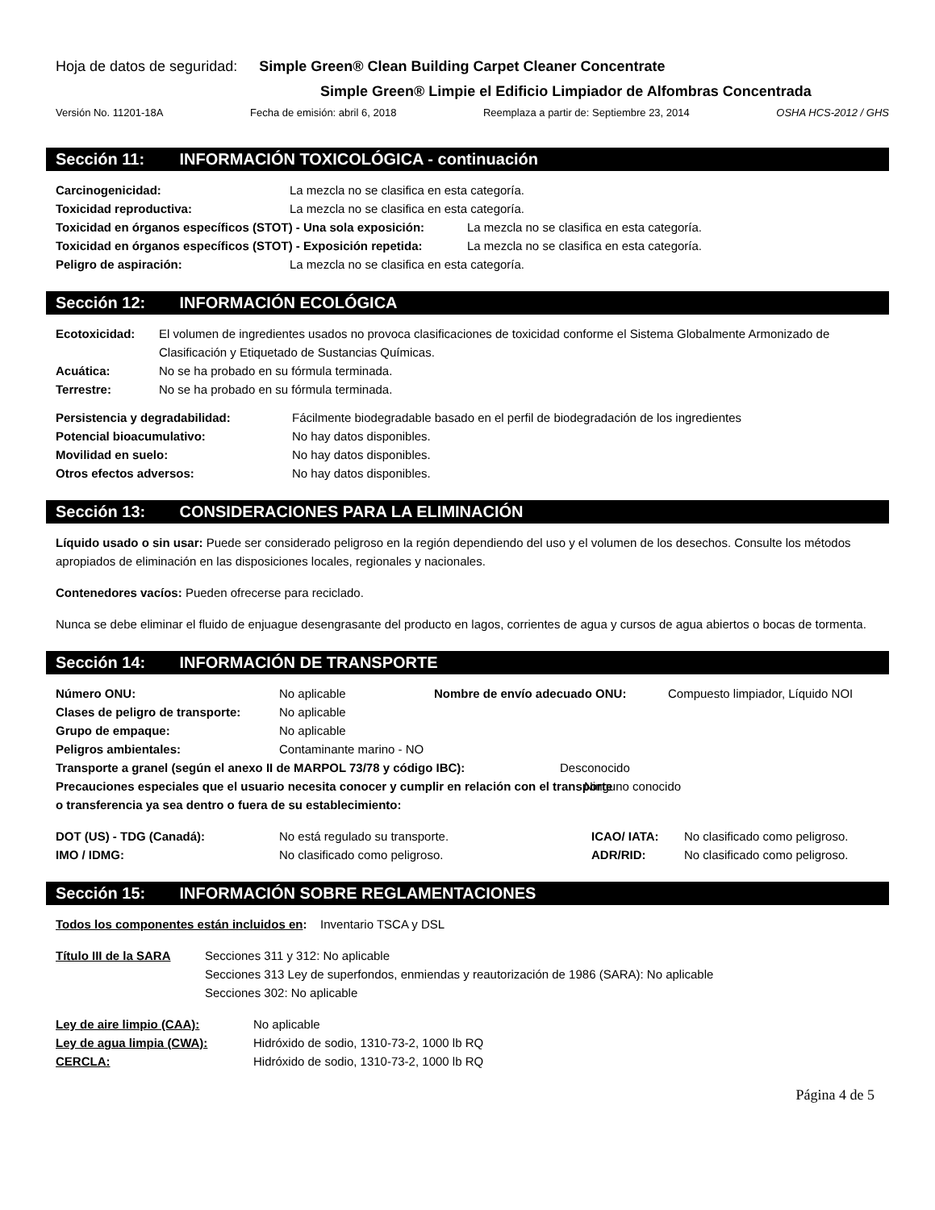Hoja de datos de seguridad: Simple Green® Clean Building Carpet Cleaner Concentrate
Simple Green® Limpie el Edificio Limpiador de Alfombras Concentrada
Versión No. 11201-18A Fecha de emisión: abril 6, 2018 Reemplaza a partir de: Septiembre 23, 2014 OSHA HCS-2012 / GHS
Sección 11: INFORMACIÓN TOXICOLÓGICA - continuación
Carcinogenicidad: La mezcla no se clasifica en esta categoría.
Toxicidad reproductiva: La mezcla no se clasifica en esta categoría.
Toxicidad en órganos específicos (STOT) - Una sola exposición: La mezcla no se clasifica en esta categoría.
Toxicidad en órganos específicos (STOT) - Exposición repetida: La mezcla no se clasifica en esta categoría.
Peligro de aspiración: La mezcla no se clasifica en esta categoría.
Sección 12: INFORMACIÓN ECOLÓGICA
Ecotoxicidad: El volumen de ingredientes usados no provoca clasificaciones de toxicidad conforme el Sistema Globalmente Armonizado de Clasificación y Etiquetado de Sustancias Químicas.
Acuática: No se ha probado en su fórmula terminada.
Terrestre: No se ha probado en su fórmula terminada.
Persistencia y degradabilidad: Fácilmente biodegradable basado en el perfil de biodegradación de los ingredientes
Potencial bioacumulativo: No hay datos disponibles.
Movilidad en suelo: No hay datos disponibles.
Otros efectos adversos: No hay datos disponibles.
Sección 13: CONSIDERACIONES PARA LA ELIMINACIÓN
Líquido usado o sin usar: Puede ser considerado peligroso en la región dependiendo del uso y el volumen de los desechos. Consulte los métodos apropiados de eliminación en las disposiciones locales, regionales y nacionales.
Contenedores vacíos: Pueden ofrecerse para reciclado.
Nunca se debe eliminar el fluido de enjuague desengrasante del producto en lagos, corrientes de agua y cursos de agua abiertos o bocas de tormenta.
Sección 14: INFORMACIÓN DE TRANSPORTE
Número ONU: No aplicable Nombre de envío adecuado ONU: Compuesto limpiador, Líquido NOI
Clases de peligro de transporte: No aplicable
Grupo de empaque: No aplicable
Peligros ambientales: Contaminante marino - NO
Transporte a granel (según el anexo II de MARPOL 73/78 y código IBC): Desconocido
Precauciones especiales que el usuario necesita conocer y cumplir en relación con el transporte o transferencia ya sea dentro o fuera de su establecimiento: Ninguno conocido
DOT (US) - TDG (Canadá): No está regulado su transporte. ICAO/ IATA: No clasificado como peligroso.
IMO / IDMG: No clasificado como peligroso. ADR/RID: No clasificado como peligroso.
Sección 15: INFORMACIÓN SOBRE REGLAMENTACIONES
Todos los componentes están incluidos en: Inventario TSCA y DSL
Título III de la SARA Secciones 311 y 312: No aplicable
Secciones 313 Ley de superfondos, enmiendas y reautorización de 1986 (SARA): No aplicable
Secciones 302: No aplicable
Ley de aire limpio (CAA): No aplicable
Ley de agua limpia (CWA): Hidróxido de sodio, 1310-73-2, 1000 lb RQ
CERCLA: Hidróxido de sodio, 1310-73-2, 1000 lb RQ
Página 4 de 5